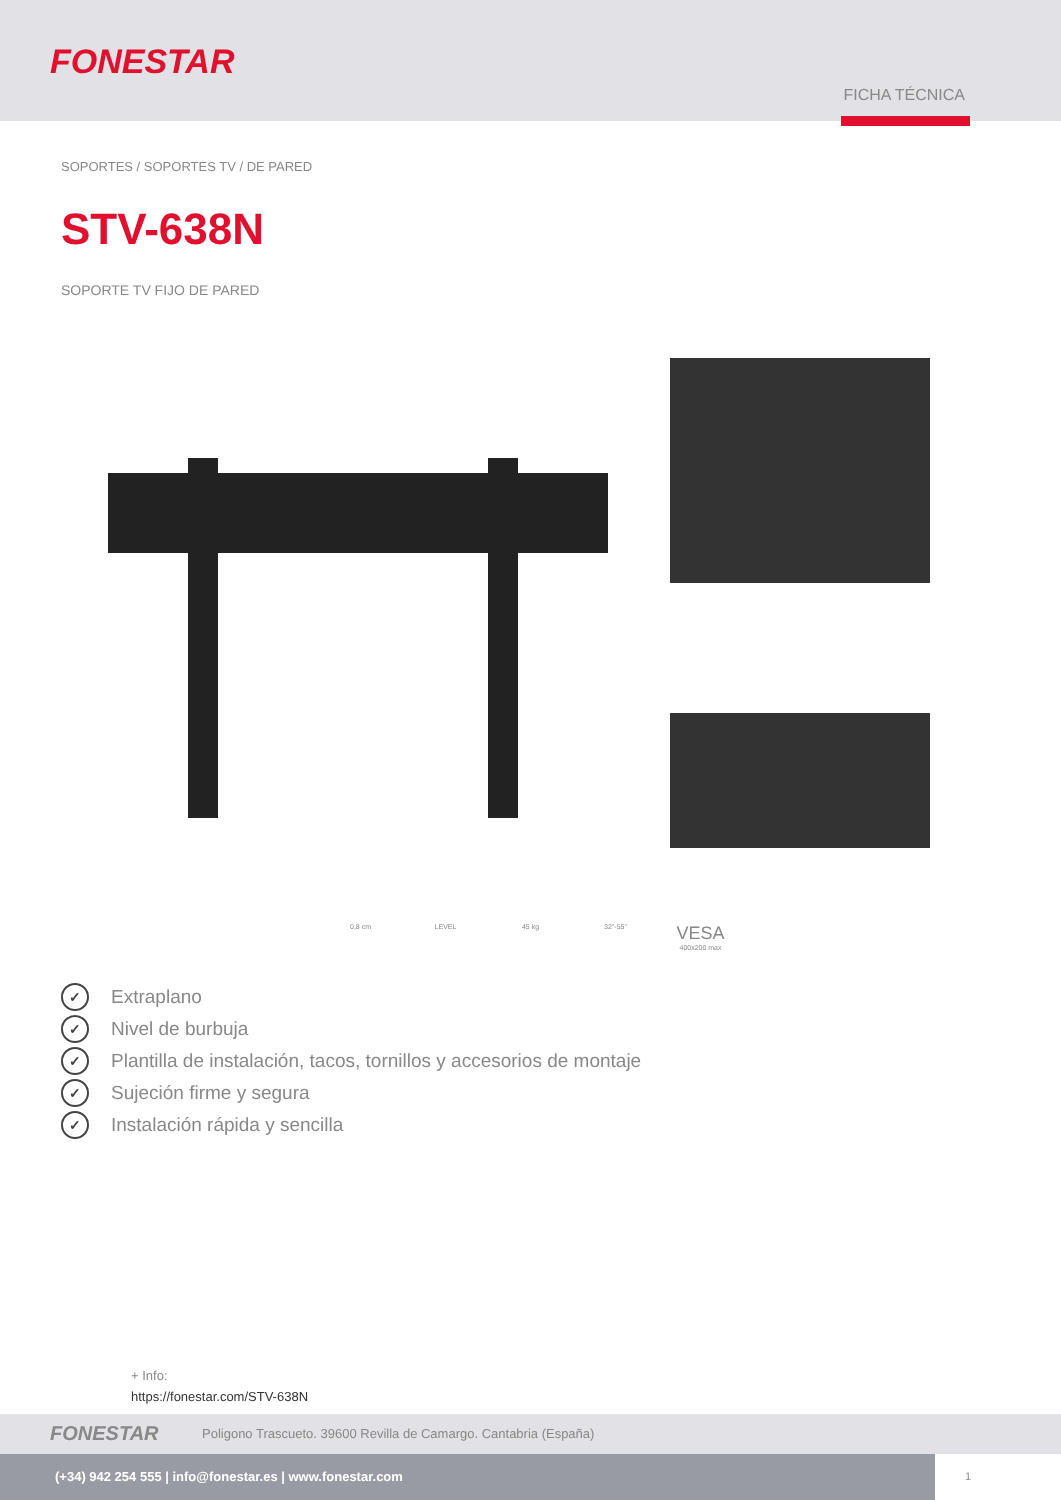FONESTAR
FICHA TÉCNICA
SOPORTES / SOPORTES TV / DE PARED
STV-638N
SOPORTE TV FIJO DE PARED
0,8 cm LEVEL 45 kg 32"-55" VESA
400x200 max
✓ Extraplano
✓ Nivel de burbuja
✓ Plantilla de instalación, tacos, tornillos y accesorios de montaje
✓ Sujeción firme y segura
✓ Instalación rápida y sencilla
+ Info:
https://fonestar.com/STV-638N
FONESTAR
Poligono Trascueto. 39600 Revilla de Camargo. Cantabria (España)
(+34) 942 254 555 | info@fonestar.es | www.fonestar.com
1